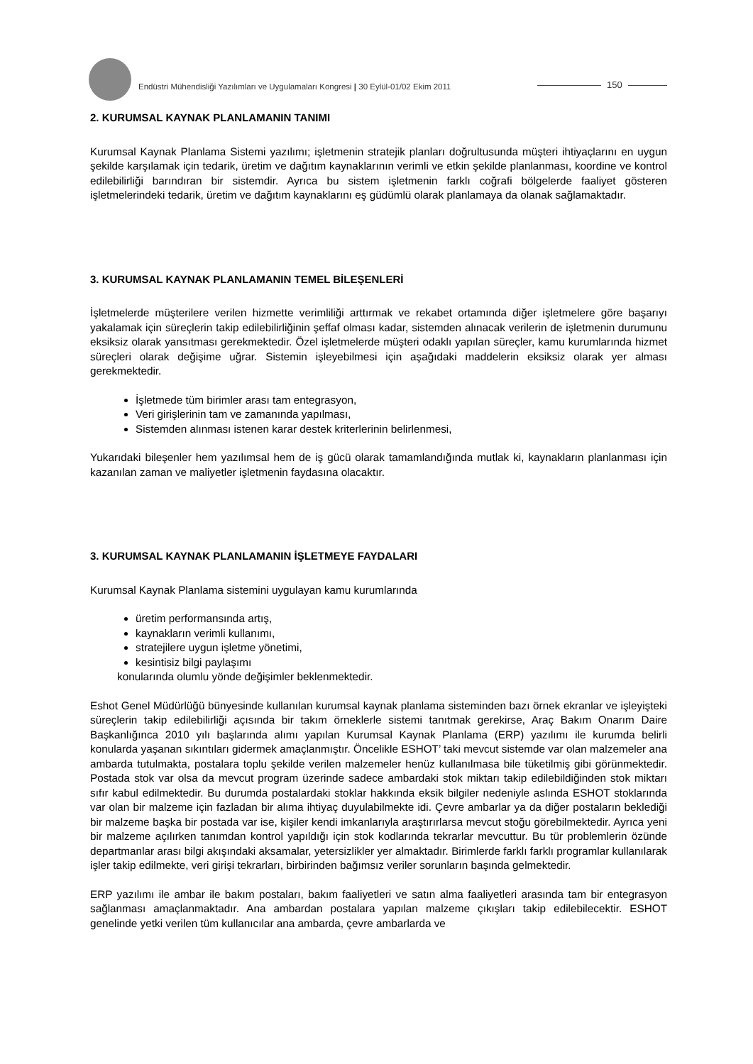Endüstri Mühendisliği Yazılımları ve Uygulamaları Kongresi | 30 Eylül-01/02 Ekim 2011
150
2. KURUMSAL KAYNAK PLANLAMANIN TANIMI
Kurumsal Kaynak Planlama Sistemi yazılımı; işletmenin stratejik planları doğrultusunda müşteri ihtiyaçlarını en uygun şekilde karşılamak için tedarik, üretim ve dağıtım kaynaklarının verimli ve etkin şekilde planlanması, koordine ve kontrol edilebilirliği barındıran bir sistemdir. Ayrıca bu sistem işletmenin farklı coğrafi bölgelerde faaliyet gösteren işletmelerindeki tedarik, üretim ve dağıtım kaynaklarını eş güdümlü olarak planlamaya da olanak sağlamaktadır.
3. KURUMSAL KAYNAK PLANLAMANIN TEMEL BİLEŞENLERİ
İşletmelerde müşterilere verilen hizmette verimliliği arttırmak ve rekabet ortamında diğer işletmelere göre başarıyı yakalamak için süreçlerin takip edilebilirliğinin şeffaf olması kadar, sistemden alınacak verilerin de işletmenin durumunu eksiksiz olarak yansıtması gerekmektedir. Özel işletmelerde müşteri odaklı yapılan süreçler, kamu kurumlarında hizmet süreçleri olarak değişime uğrar. Sistemin işleyebilmesi için aşağıdaki maddelerin eksiksiz olarak yer alması gerekmektedir.
İşletmede tüm birimler arası tam entegrasyon,
Veri girişlerinin tam ve zamanında yapılması,
Sistemden alınması istenen karar destek kriterlerinin belirlenmesi,
Yukarıdaki bileşenler hem yazılımsal hem de iş gücü olarak tamamlandığında mutlak ki, kaynakların planlanması için kazanılan zaman ve maliyetler işletmenin faydasına olacaktır.
3. KURUMSAL KAYNAK PLANLAMANIN İŞLETMEYE FAYDALARI
Kurumsal Kaynak Planlama sistemini uygulayan kamu kurumlarında
üretim performansında artış,
kaynakların verimli kullanımı,
stratejilere uygun işletme yönetimi,
kesintisiz bilgi paylaşımı
konularında olumlu yönde değişimler beklenmektedir.
Eshot Genel Müdürlüğü bünyesinde kullanılan kurumsal kaynak planlama sisteminden bazı örnek ekranlar ve işleyişteki süreçlerin takip edilebilirliği açısında bir takım örneklerle sistemi tanıtmak gerekirse, Araç Bakım Onarım Daire Başkanlığınca 2010 yılı başlarında alımı yapılan Kurumsal Kaynak Planlama (ERP) yazılımı ile kurumda belirli konularda yaşanan sıkıntıları gidermek amaçlanmıştır. Öncelikle ESHOT’ taki mevcut sistemde var olan malzemeler ana ambarda tutulmakta, postalara toplu şekilde verilen malzemeler henüz kullanılmasa bile tüketilmiş gibi görünmektedir. Postada stok var olsa da mevcut program üzerinde sadece ambardaki stok miktarı takip edilebildiğinden stok miktarı sıfır kabul edilmektedir. Bu durumda postalardaki stoklar hakkında eksik bilgiler nedeniyle aslında ESHOT stoklarında var olan bir malzeme için fazladan bir alıma ihtiyaç duyulabilmekte idi. Çevre ambarlar ya da diğer postaların beklediği bir malzeme başka bir postada var ise, kişiler kendi imkanlarıyla araştırırlarsa mevcut stoğu görebilmektedir. Ayrıca yeni bir malzeme açılırken tanımdan kontrol yapıldığı için stok kodlarında tekrarlar mevcuttur. Bu tür problemlerin özünde departmanlar arası bilgi akışındaki aksamalar, yetersizlikler yer almaktadır. Birimlerde farklı farklı programlar kullanılarak işler takip edilmekte, veri girişi tekrarları, birbirinden bağımsız veriler sorunların başında gelmektedir.
ERP yazılımı ile ambar ile bakım postaları, bakım faaliyetleri ve satın alma faaliyetleri arasında tam bir entegrasyon sağlanması amaçlanmaktadır. Ana ambardan postalara yapılan malzeme çıkışları takip edilebilecektir. ESHOT genelinde yetki verilen tüm kullanıcılar ana ambarda, çevre ambarlarda ve